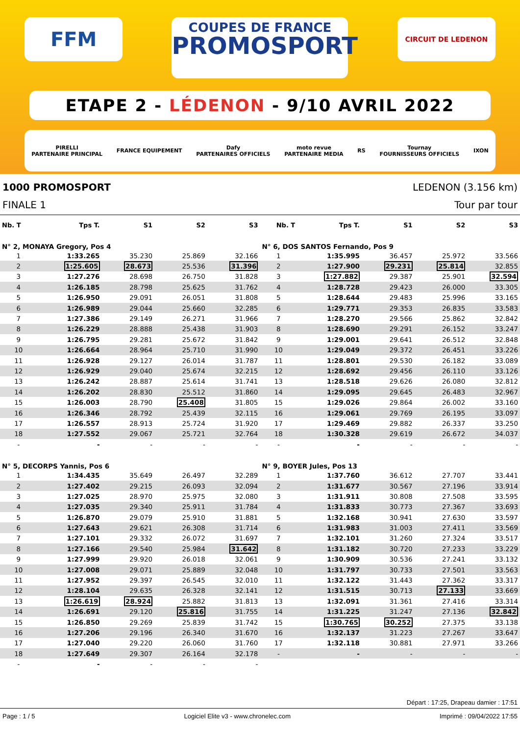FFM
COUPES DE FRANCE
PROMOSPORT
CIRCUIT DE LEDENON
ETAPE 2 - LÉDENON - 9/10 AVRIL 2022
PIRELLI
PARTENAIRE PRINCIPAL FRANCE EQUIPEMENT Dafy
PARTENAIRES OFFICIELS moto revue
PARTENAIRE MEDIA RS Tournay
FOURNISSEURS OFFICIELS IXON
1000 PROMOSPORT LEDENON (3.156 km)
FINALE 1 Tour par tour
| Nb. T | Tps T. | S1 | S2 | S3 | Nb. T | Tps T. | S1 | S2 | S3 |
| --- | --- | --- | --- | --- | --- | --- | --- | --- | --- |
| N° 2, MONAYA Gregory, Pos 4 | | | | | N° 6, DOS SANTOS Fernando, Pos 9 | | | | |
| 1 | 1:33.265 | 35.230 | 25.869 | 32.166 | 1 | 1:35.995 | 36.457 | 25.972 | 33.566 |
| 2 | 1:25.605 | 28.673 | 25.536 | 31.396 | 2 | 1:27.900 | 29.231 | 25.814 | 32.855 |
| 3 | 1:27.276 | 28.698 | 26.750 | 31.828 | 3 | 1:27.882 | 29.387 | 25.901 | 32.594 |
| 4 | 1:26.185 | 28.798 | 25.625 | 31.762 | 4 | 1:28.728 | 29.423 | 26.000 | 33.305 |
| 5 | 1:26.950 | 29.091 | 26.051 | 31.808 | 5 | 1:28.644 | 29.483 | 25.996 | 33.165 |
| 6 | 1:26.989 | 29.044 | 25.660 | 32.285 | 6 | 1:29.771 | 29.353 | 26.835 | 33.583 |
| 7 | 1:27.386 | 29.149 | 26.271 | 31.966 | 7 | 1:28.270 | 29.566 | 25.862 | 32.842 |
| 8 | 1:26.229 | 28.888 | 25.438 | 31.903 | 8 | 1:28.690 | 29.291 | 26.152 | 33.247 |
| 9 | 1:26.795 | 29.281 | 25.672 | 31.842 | 9 | 1:29.001 | 29.641 | 26.512 | 32.848 |
| 10 | 1:26.664 | 28.964 | 25.710 | 31.990 | 10 | 1:29.049 | 29.372 | 26.451 | 33.226 |
| 11 | 1:26.928 | 29.127 | 26.014 | 31.787 | 11 | 1:28.801 | 29.530 | 26.182 | 33.089 |
| 12 | 1:26.929 | 29.040 | 25.674 | 32.215 | 12 | 1:28.692 | 29.456 | 26.110 | 33.126 |
| 13 | 1:26.242 | 28.887 | 25.614 | 31.741 | 13 | 1:28.518 | 29.626 | 26.080 | 32.812 |
| 14 | 1:26.202 | 28.830 | 25.512 | 31.860 | 14 | 1:29.095 | 29.645 | 26.483 | 32.967 |
| 15 | 1:26.003 | 28.790 | 25.408 | 31.805 | 15 | 1:29.026 | 29.864 | 26.002 | 33.160 |
| 16 | 1:26.346 | 28.792 | 25.439 | 32.115 | 16 | 1:29.061 | 29.769 | 26.195 | 33.097 |
| 17 | 1:26.557 | 28.913 | 25.724 | 31.920 | 17 | 1:29.469 | 29.882 | 26.337 | 33.250 |
| 18 | 1:27.552 | 29.067 | 25.721 | 32.764 | 18 | 1:30.328 | 29.619 | 26.672 | 34.037 |
| - | - | - | - | - | - | - | - | - | - |
| N° 5, DECORPS Yannis, Pos 6 | | | | | N° 9, BOYER Jules, Pos 13 | | | | |
| 1 | 1:34.435 | 35.649 | 26.497 | 32.289 | 1 | 1:37.760 | 36.612 | 27.707 | 33.441 |
| 2 | 1:27.402 | 29.215 | 26.093 | 32.094 | 2 | 1:31.677 | 30.567 | 27.196 | 33.914 |
| 3 | 1:27.025 | 28.970 | 25.975 | 32.080 | 3 | 1:31.911 | 30.808 | 27.508 | 33.595 |
| 4 | 1:27.035 | 29.340 | 25.911 | 31.784 | 4 | 1:31.833 | 30.773 | 27.367 | 33.693 |
| 5 | 1:26.870 | 29.079 | 25.910 | 31.881 | 5 | 1:32.168 | 30.941 | 27.630 | 33.597 |
| 6 | 1:27.643 | 29.621 | 26.308 | 31.714 | 6 | 1:31.983 | 31.003 | 27.411 | 33.569 |
| 7 | 1:27.101 | 29.332 | 26.072 | 31.697 | 7 | 1:32.101 | 31.260 | 27.324 | 33.517 |
| 8 | 1:27.166 | 29.540 | 25.984 | 31.642 | 8 | 1:31.182 | 30.720 | 27.233 | 33.229 |
| 9 | 1:27.999 | 29.920 | 26.018 | 32.061 | 9 | 1:30.909 | 30.536 | 27.241 | 33.132 |
| 10 | 1:27.008 | 29.071 | 25.889 | 32.048 | 10 | 1:31.797 | 30.733 | 27.501 | 33.563 |
| 11 | 1:27.952 | 29.397 | 26.545 | 32.010 | 11 | 1:32.122 | 31.443 | 27.362 | 33.317 |
| 12 | 1:28.104 | 29.635 | 26.328 | 32.141 | 12 | 1:31.515 | 30.713 | 27.133 | 33.669 |
| 13 | 1:26.619 | 28.924 | 25.882 | 31.813 | 13 | 1:32.091 | 31.361 | 27.416 | 33.314 |
| 14 | 1:26.691 | 29.120 | 25.816 | 31.755 | 14 | 1:31.225 | 31.247 | 27.136 | 32.842 |
| 15 | 1:26.850 | 29.269 | 25.839 | 31.742 | 15 | 1:30.765 | 30.252 | 27.375 | 33.138 |
| 16 | 1:27.206 | 29.196 | 26.340 | 31.670 | 16 | 1:32.137 | 31.223 | 27.267 | 33.647 |
| 17 | 1:27.040 | 29.220 | 26.060 | 31.760 | 17 | 1:32.118 | 30.881 | 27.971 | 33.266 |
| 18 | 1:27.649 | 29.307 | 26.164 | 32.178 | - | - | - | - | - |
| - | - | - | - | - | | | | | |
Départ : 17:25, Drapeau damier : 17:51
Page : 1 / 5 Logiciel Elite v3 - www.chronelec.com Imprimé : 09/04/2022 17:55